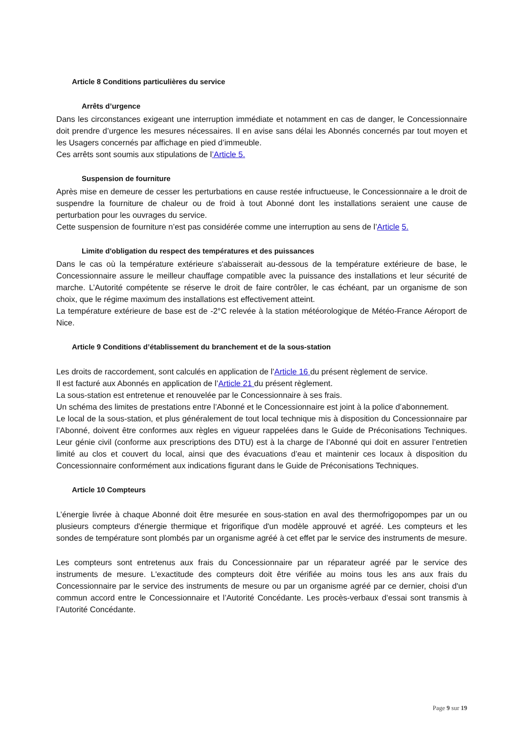Article 8 Conditions particulières du service
Arrêts d’urgence
Dans les circonstances exigeant une interruption immédiate et notamment en cas de danger, le Concessionnaire doit prendre d’urgence les mesures nécessaires. Il en avise sans délai les Abonnés concernés par tout moyen et les Usagers concernés par affichage en pied d’immeuble.
Ces arrêts sont soumis aux stipulations de l’Article 5.
Suspension de fourniture
Après mise en demeure de cesser les perturbations en cause restée infructueuse, le Concessionnaire a le droit de suspendre la fourniture de chaleur ou de froid à tout Abonné dont les installations seraient une cause de perturbation pour les ouvrages du service.
Cette suspension de fourniture n’est pas considérée comme une interruption au sens de l’Article 5.
Limite d'obligation du respect des températures et des puissances
Dans le cas où la température extérieure s'abaisserait au-dessous de la température extérieure de base, le Concessionnaire assure le meilleur chauffage compatible avec la puissance des installations et leur sécurité de marche. L’Autorité compétente se réserve le droit de faire contrôler, le cas échéant, par un organisme de son choix, que le régime maximum des installations est effectivement atteint.
La température extérieure de base est de -2°C relevée à la station météorologique de Météo-France Aéroport de Nice.
Article 9 Conditions d’établissement du branchement et de la sous-station
Les droits de raccordement, sont calculés en application de l’Article 16 du présent règlement de service.
Il est facturé aux Abonnés en application de l’Article 21 du présent règlement.
La sous-station est entretenue et renouvelée par le Concessionnaire à ses frais.
Un schéma des limites de prestations entre l’Abonné et le Concessionnaire est joint à la police d’abonnement.
Le local de la sous-station, et plus généralement de tout local technique mis à disposition du Concessionnaire par l’Abonné, doivent être conformes aux règles en vigueur rappelées dans le Guide de Préconisations Techniques. Leur génie civil (conforme aux prescriptions des DTU) est à la charge de l’Abonné qui doit en assurer l’entretien limité au clos et couvert du local, ainsi que des évacuations d’eau et maintenir ces locaux à disposition du Concessionnaire conformément aux indications figurant dans le Guide de Préconisations Techniques.
Article 10 Compteurs
L’énergie livrée à chaque Abonné doit être mesurée en sous-station en aval des thermofrigopompes par un ou plusieurs compteurs d'énergie thermique et frigorifique d'un modèle approuvé et agréé. Les compteurs et les sondes de température sont plombés par un organisme agréé à cet effet par le service des instruments de mesure.
Les compteurs sont entretenus aux frais du Concessionnaire par un réparateur agréé par le service des instruments de mesure. L'exactitude des compteurs doit être vérifiée au moins tous les ans aux frais du Concessionnaire par le service des instruments de mesure ou par un organisme agréé par ce dernier, choisi d'un commun accord entre le Concessionnaire et l’Autorité Concédante. Les procès-verbaux d’essai sont transmis à l’Autorité Concédante.
Page 9 sur 19